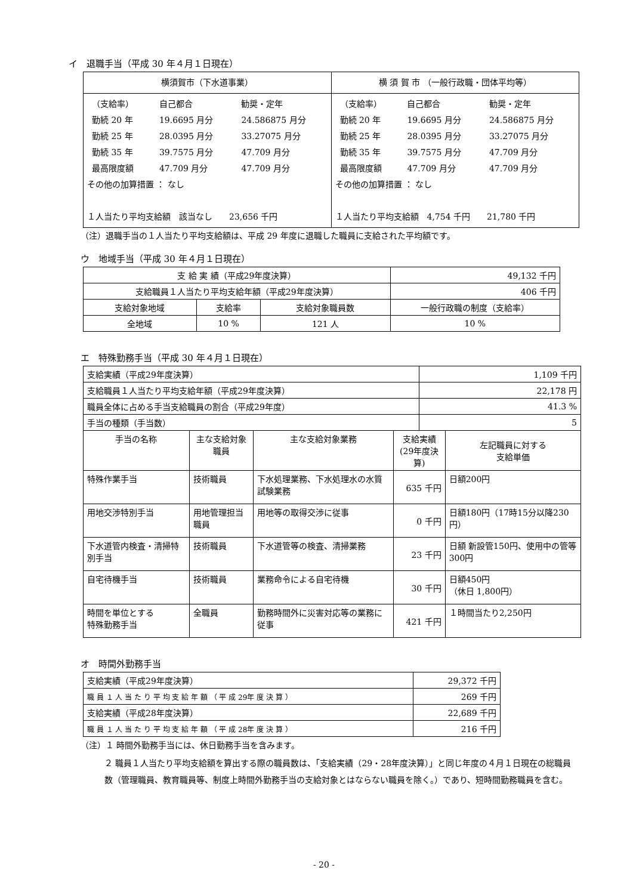イ　退職手当（平成 30 年４月１日現在）
| 横須賀市（下水道事業） | 横 須 賀 市 （一般行政職・団体平均等） |
| / （支給率） / 自己都合 / 勧奨・定年 / / 勤続 20 年 / 19.6695 月分 / 24.586875 月分 / / 勤続 25 年 / 28.0395 月分 / 33.27075 月分 / / 勤続 35 年 / 39.7575 月分 / 47.709 月分 / / 最高限度額 / 47.709 月分 / 47.709 月分 / その他の加算措置 ： なし １人当たり平均支給額 該当なし 23,656 千円 | / （支給率） / 自己都合 / 勧奨・定年 / / 勤続 20 年 / 19.6695 月分 / 24.586875 月分 / / 勤続 25 年 / 28.0395 月分 / 33.27075 月分 / / 勤続 35 年 / 39.7575 月分 / 47.709 月分 / / 最高限度額 / 47.709 月分 / 47.709 月分 / その他の加算措置 ： なし １人当たり平均支給額 4,754 千円 21,780 千円 |
（注）退職手当の１人当たり平均支給額は、平成 29 年度に退職した職員に支給された平均額です。
ウ　地域手当（平成 30 年４月１日現在）
| 支 給 実 績（平成29年度決算） | | | 49,132 千円 |
| 支給職員１人当たり平均支給年額（平成29年度決算） | | | 406 千円 |
| 支給対象地域 | 支給率 | 支給対象職員数 | 一般行政職の制度（支給率） |
| 全地域 | 10 % | 121 人 | 10 % |
エ　特殊勤務手当（平成 30 年４月１日現在）
| 支給実績（平成29年度決算） | | | | 1,109 千円 | |
| 支給職員１人当たり平均支給年額（平成29年度決算） | | | | 22,178 円 | |
| 職員全体に占める手当支給職員の割合（平成29年度） | | | | 41.3 % | |
| 手当の種類（手当数） | | | | 5 | |
| 手当の名称 | 主な支給対象職員 | 主な支給対象業務 | 支給実績 (29年度決算) | | 左記職員に対する 支給単価 |
| 特殊作業手当 | 技術職員 | 下水処理業務、下水処理水の水質試験業務 | 635 千円 | | 日額200円 |
| 用地交渉特別手当 | 用地管理担当職員 | 用地等の取得交渉に従事 | 0 千円 | | 日額180円（17時15分以降230円） |
| 下水道管内検査・清掃特別手当 | 技術職員 | 下水道管等の検査、清掃業務 | 23 千円 | | 日額 新設管150円、使用中の管等300円 |
| 自宅待機手当 | 技術職員 | 業務命令による自宅待機 | 30 千円 | | 日額450円 （休日 1,800円） |
| 時間を単位とする 特殊勤務手当 | 全職員 | 勤務時間外に災害対応等の業務に従事 | 421 千円 | | １時間当たり2,250円 |
オ　時間外勤務手当
| 支給実績（平成29年度決算） | 29,372 千円 |
| 職 員 １ 人 当 た り 平 均 支 給 年 額 （ 平 成 29年 度 決 算 ） | 269 千円 |
| 支給実績（平成28年度決算） | 22,689 千円 |
| 職 員 １ 人 当 た り 平 均 支 給 年 額 （ 平 成 28年 度 決 算 ） | 216 千円 |
（注）１ 時間外勤務手当には、休日勤務手当を含みます。
２ 職員１人当たり平均支給額を算出する際の職員数は、「支給実績（29・28年度決算）」と同じ年度の４月１日現在の総職員数（管理職員、教育職員等、制度上時間外勤務手当の支給対象とはならない職員を除く。）であり、短時間勤務職員を含む。
- 20 -